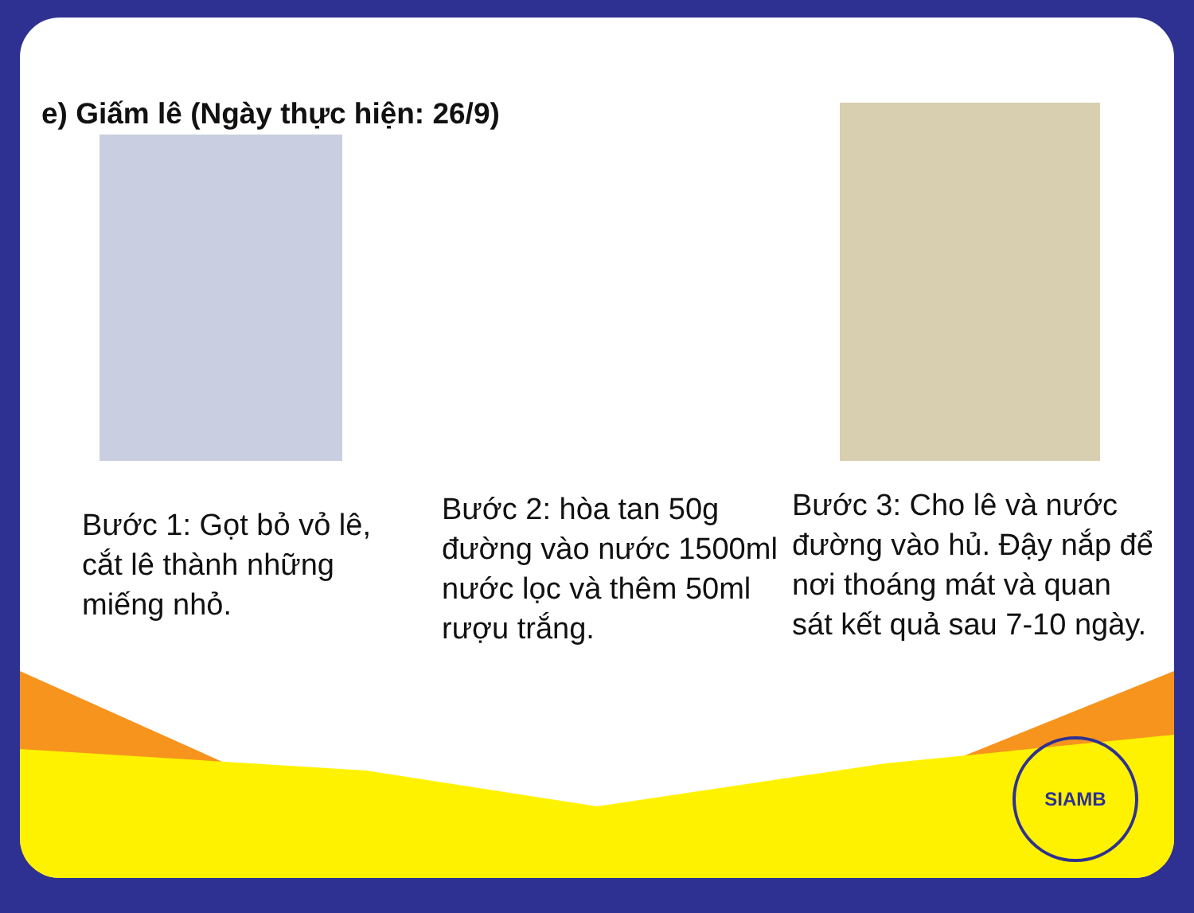e) Giấm lê (Ngày thực hiện: 26/9)
Bước 1: Gọt bỏ vỏ lê, cắt lê thành những miếng nhỏ.
Bước 2: hòa tan 50g đường vào nước 1500ml nước lọc và thêm 50ml rượu trắng.
Bước 3: Cho lê và nước đường vào hủ. Đậy nắp để nơi thoáng mát và quan sát kết quả sau 7-10 ngày.
SIAMB